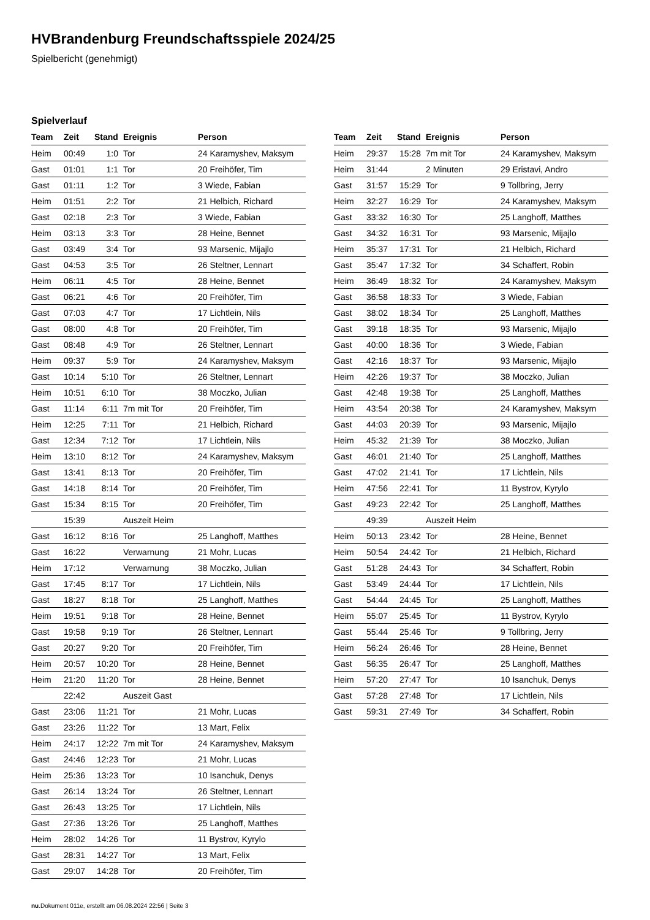HVBrandenburg Freundschaftsspiele 2024/25
Spielbericht (genehmigt)
Spielverlauf
| Team | Zeit | Stand | Ereignis | Person |
| --- | --- | --- | --- | --- |
| Heim | 00:49 | 1:0 | Tor | 24 Karamyshev, Maksym |
| Gast | 01:01 | 1:1 | Tor | 20 Freihöfer, Tim |
| Gast | 01:11 | 1:2 | Tor | 3 Wiede, Fabian |
| Heim | 01:51 | 2:2 | Tor | 21 Helbich, Richard |
| Gast | 02:18 | 2:3 | Tor | 3 Wiede, Fabian |
| Heim | 03:13 | 3:3 | Tor | 28 Heine, Bennet |
| Gast | 03:49 | 3:4 | Tor | 93 Marsenic, Mijajlo |
| Gast | 04:53 | 3:5 | Tor | 26 Steltner, Lennart |
| Heim | 06:11 | 4:5 | Tor | 28 Heine, Bennet |
| Gast | 06:21 | 4:6 | Tor | 20 Freihöfer, Tim |
| Gast | 07:03 | 4:7 | Tor | 17 Lichtlein, Nils |
| Gast | 08:00 | 4:8 | Tor | 20 Freihöfer, Tim |
| Gast | 08:48 | 4:9 | Tor | 26 Steltner, Lennart |
| Heim | 09:37 | 5:9 | Tor | 24 Karamyshev, Maksym |
| Gast | 10:14 | 5:10 | Tor | 26 Steltner, Lennart |
| Heim | 10:51 | 6:10 | Tor | 38 Moczko, Julian |
| Gast | 11:14 | 6:11 | 7m mit Tor | 20 Freihöfer, Tim |
| Heim | 12:25 | 7:11 | Tor | 21 Helbich, Richard |
| Gast | 12:34 | 7:12 | Tor | 17 Lichtlein, Nils |
| Heim | 13:10 | 8:12 | Tor | 24 Karamyshev, Maksym |
| Gast | 13:41 | 8:13 | Tor | 20 Freihöfer, Tim |
| Gast | 14:18 | 8:14 | Tor | 20 Freihöfer, Tim |
| Gast | 15:34 | 8:15 | Tor | 20 Freihöfer, Tim |
| | 15:39 | | Auszeit Heim | |
| Gast | 16:12 | 8:16 | Tor | 25 Langhoff, Matthes |
| Gast | 16:22 | | Verwarnung | 21 Mohr, Lucas |
| Heim | 17:12 | | Verwarnung | 38 Moczko, Julian |
| Gast | 17:45 | 8:17 | Tor | 17 Lichtlein, Nils |
| Gast | 18:27 | 8:18 | Tor | 25 Langhoff, Matthes |
| Heim | 19:51 | 9:18 | Tor | 28 Heine, Bennet |
| Gast | 19:58 | 9:19 | Tor | 26 Steltner, Lennart |
| Gast | 20:27 | 9:20 | Tor | 20 Freihöfer, Tim |
| Heim | 20:57 | 10:20 | Tor | 28 Heine, Bennet |
| Heim | 21:20 | 11:20 | Tor | 28 Heine, Bennet |
| | 22:42 | | Auszeit Gast | |
| Gast | 23:06 | 11:21 | Tor | 21 Mohr, Lucas |
| Gast | 23:26 | 11:22 | Tor | 13 Mart, Felix |
| Heim | 24:17 | 12:22 | 7m mit Tor | 24 Karamyshev, Maksym |
| Gast | 24:46 | 12:23 | Tor | 21 Mohr, Lucas |
| Heim | 25:36 | 13:23 | Tor | 10 Isanchuk, Denys |
| Gast | 26:14 | 13:24 | Tor | 26 Steltner, Lennart |
| Gast | 26:43 | 13:25 | Tor | 17 Lichtlein, Nils |
| Gast | 27:36 | 13:26 | Tor | 25 Langhoff, Matthes |
| Heim | 28:02 | 14:26 | Tor | 11 Bystrov, Kyrylo |
| Gast | 28:31 | 14:27 | Tor | 13 Mart, Felix |
| Gast | 29:07 | 14:28 | Tor | 20 Freihöfer, Tim |
| Team | Zeit | Stand | Ereignis | Person |
| --- | --- | --- | --- | --- |
| Heim | 29:37 | 15:28 | 7m mit Tor | 24 Karamyshev, Maksym |
| Heim | 31:44 | | 2 Minuten | 29 Eristavi, Andro |
| Gast | 31:57 | 15:29 | Tor | 9 Tollbring, Jerry |
| Heim | 32:27 | 16:29 | Tor | 24 Karamyshev, Maksym |
| Gast | 33:32 | 16:30 | Tor | 25 Langhoff, Matthes |
| Gast | 34:32 | 16:31 | Tor | 93 Marsenic, Mijajlo |
| Heim | 35:37 | 17:31 | Tor | 21 Helbich, Richard |
| Gast | 35:47 | 17:32 | Tor | 34 Schaffert, Robin |
| Heim | 36:49 | 18:32 | Tor | 24 Karamyshev, Maksym |
| Gast | 36:58 | 18:33 | Tor | 3 Wiede, Fabian |
| Gast | 38:02 | 18:34 | Tor | 25 Langhoff, Matthes |
| Gast | 39:18 | 18:35 | Tor | 93 Marsenic, Mijajlo |
| Gast | 40:00 | 18:36 | Tor | 3 Wiede, Fabian |
| Gast | 42:16 | 18:37 | Tor | 93 Marsenic, Mijajlo |
| Heim | 42:26 | 19:37 | Tor | 38 Moczko, Julian |
| Gast | 42:48 | 19:38 | Tor | 25 Langhoff, Matthes |
| Heim | 43:54 | 20:38 | Tor | 24 Karamyshev, Maksym |
| Gast | 44:03 | 20:39 | Tor | 93 Marsenic, Mijajlo |
| Heim | 45:32 | 21:39 | Tor | 38 Moczko, Julian |
| Gast | 46:01 | 21:40 | Tor | 25 Langhoff, Matthes |
| Gast | 47:02 | 21:41 | Tor | 17 Lichtlein, Nils |
| Heim | 47:56 | 22:41 | Tor | 11 Bystrov, Kyrylo |
| Gast | 49:23 | 22:42 | Tor | 25 Langhoff, Matthes |
| | 49:39 | | Auszeit Heim | |
| Heim | 50:13 | 23:42 | Tor | 28 Heine, Bennet |
| Heim | 50:54 | 24:42 | Tor | 21 Helbich, Richard |
| Gast | 51:28 | 24:43 | Tor | 34 Schaffert, Robin |
| Gast | 53:49 | 24:44 | Tor | 17 Lichtlein, Nils |
| Gast | 54:44 | 24:45 | Tor | 25 Langhoff, Matthes |
| Heim | 55:07 | 25:45 | Tor | 11 Bystrov, Kyrylo |
| Gast | 55:44 | 25:46 | Tor | 9 Tollbring, Jerry |
| Heim | 56:24 | 26:46 | Tor | 28 Heine, Bennet |
| Gast | 56:35 | 26:47 | Tor | 25 Langhoff, Matthes |
| Heim | 57:20 | 27:47 | Tor | 10 Isanchuk, Denys |
| Gast | 57:28 | 27:48 | Tor | 17 Lichtlein, Nils |
| Gast | 59:31 | 27:49 | Tor | 34 Schaffert, Robin |
nu.Dokument 011e, erstellt am 06.08.2024 22:56 | Seite 3